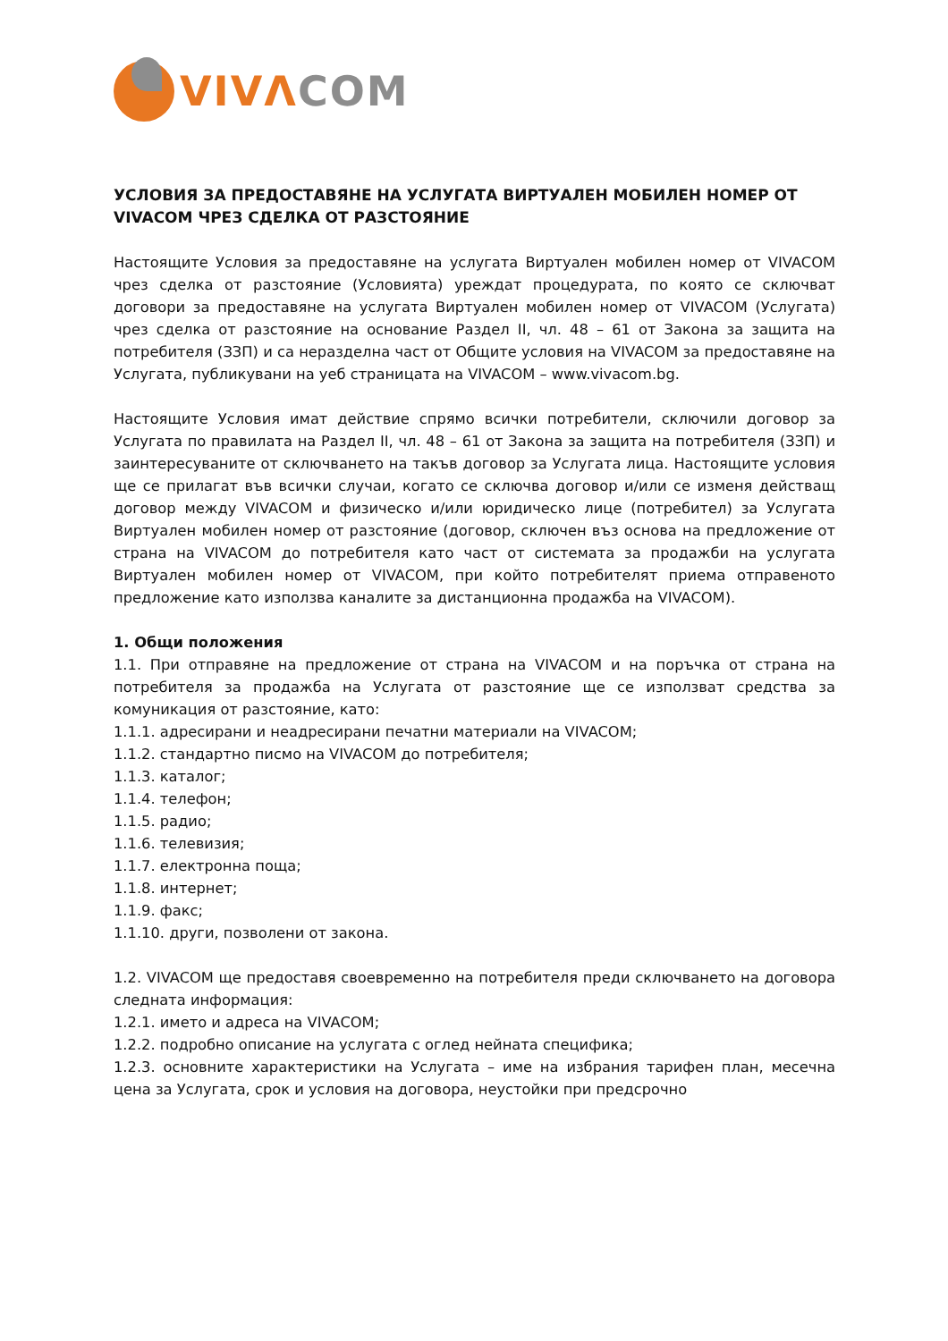VIV ΛCOM
УСЛОВИЯ ЗА ПРЕДОСТАВЯНЕ НА УСЛУГАТА ВИРТУАЛЕН МОБИЛЕН НОМЕР ОТ VIVACOM ЧРЕЗ СДЕЛКА ОТ РАЗСТОЯНИЕ
Настоящите Условия за предоставяне на услугата Виртуален мобилен номер от VIVACOM чрез сделка от разстояние (Условията) уреждат процедурата, по която се сключват договори за предоставяне на услугата Виртуален мобилен номер от VIVACOM (Услугата) чрез сделка от разстояние на основание Раздел II, чл. 48 – 61 от Закона за защита на потребителя (ЗЗП) и са неразделна част от Общите условия на VIVACOM за предоставяне на Услугата, публикувани на уеб страницата на VIVACOM – www.vivacom.bg.
Настоящите Условия имат действие спрямо всички потребители, сключили договор за Услугата по правилата на Раздел II, чл. 48 – 61 от Закона за защита на потребителя (ЗЗП) и заинтересуваните от сключването на такъв договор за Услугата лица. Настоящите условия ще се прилагат във всички случаи, когато се сключва договор и/или се изменя действащ договор между VIVACOM и физическо и/или юридическо лице (потребител) за Услугата Виртуален мобилен номер от разстояние (договор, сключен въз основа на предложение от страна на VIVACOM до потребителя като част от системата за продажби на услугата Виртуален мобилен номер от VIVACOM, при който потребителят приема отправеното предложение като използва каналите за дистанционна продажба на VIVACOM).
1. Общи положения
1.1. При отправяне на предложение от страна на VIVACOM и на поръчка от страна на потребителя за продажба на Услугата от разстояние ще се използват средства за комуникация от разстояние, като:
1.1.1. адресирани и неадресирани печатни материали на VIVACOM;
1.1.2. стандартно писмо на VIVACOM до потребителя;
1.1.3. каталог;
1.1.4. телефон;
1.1.5. радио;
1.1.6. телевизия;
1.1.7. електронна поща;
1.1.8. интернет;
1.1.9. факс;
1.1.10. други, позволени от закона.
1.2. VIVACOM ще предоставя своевременно на потребителя преди сключването на договора следната информация:
1.2.1. името и адреса на VIVACOM;
1.2.2. подробно описание на услугата с оглед нейната специфика;
1.2.3. основните характеристики на Услугата – име на избрания тарифен план, месечна цена за Услугата, срок и условия на договора, неустойки при предсрочно